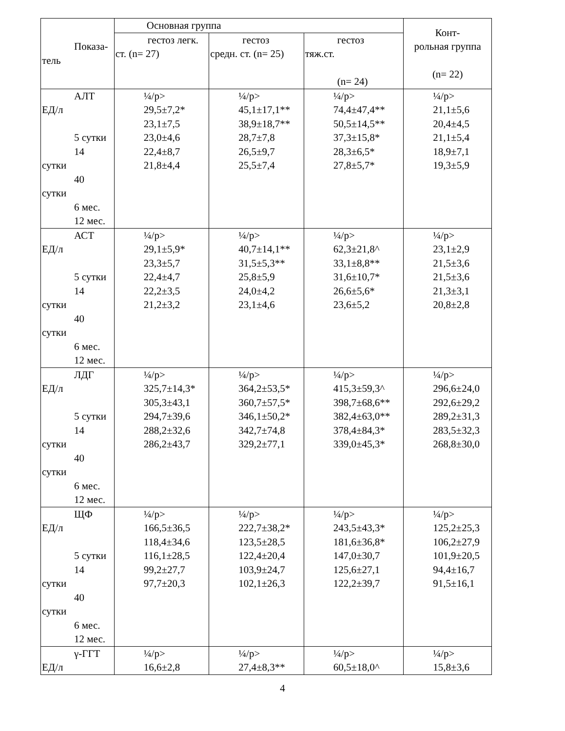| Показа- тель | Основная группа | | | Конт- рольная группа (n= 22) |
| --- | --- | --- | --- | --- |
| | гестоз легк. ст. (n= 27) | гестоз средн. ст. (n= 25) | гестоз тяж.ст. (n= 24) | |
| АЛТ ЕД/л 5 сутки 14 сутки 40 сутки 6 мес. 12 мес. | ¼/p> 29,5±7,2* 23,1±7,5 23,0±4,6 22,4±8,7 21,8±4,4 | ¼/p> 45,1±17,1** 38,9±18,7** 28,7±7,8 26,5±9,7 25,5±7,4 | ¼/p> 74,4±47,4** 50,5±14,5** 37,3±15,8* 28,3±6,5* 27,8±5,7* | ¼/p> 21,1±5,6 20,4±4,5 21,1±5,4 18,9±7,1 19,3±5,9 |
| АСТ ЕД/л 5 сутки 14 сутки 40 сутки 6 мес. 12 мес. | ¼/p> 29,1±5,9* 23,3±5,7 22,4±4,7 22,2±3,5 21,2±3,2 | ¼/p> 40,7±14,1** 31,5±5,3** 25,8±5,9 24,0±4,2 23,1±4,6 | ¼/p> 62,3±21,8^ 33,1±8,8** 31,6±10,7* 26,6±5,6* 23,6±5,2 | ¼/p> 23,1±2,9 21,5±3,6 21,5±3,6 21,3±3,1 20,8±2,8 |
| ЛДГ ЕД/л 5 сутки 14 сутки 40 сутки 6 мес. 12 мес. | ¼/p> 325,7±14,3* 305,3±43,1 294,7±39,6 288,2±32,6 286,2±43,7 | ¼/p> 364,2±53,5* 360,7±57,5* 346,1±50,2* 342,7±74,8 329,2±77,1 | ¼/p> 415,3±59,3^ 398,7±68,6** 382,4±63,0** 378,4±84,3* 339,0±45,3* | ¼/p> 296,6±24,0 292,6±29,2 289,2±31,3 283,5±32,3 268,8±30,0 |
| ЩФ ЕД/л 5 сутки 14 сутки 40 сутки 6 мес. 12 мес. | ¼/p> 166,5±36,5 118,4±34,6 116,1±28,5 99,2±27,7 97,7±20,3 | ¼/p> 222,7±38,2* 123,5±28,5 122,4±20,4 103,9±24,7 102,1±26,3 | ¼/p> 243,5±43,3* 181,6±36,8* 147,0±30,7 125,6±27,1 122,2±39,7 | ¼/p> 125,2±25,3 106,2±27,9 101,9±20,5 94,4±16,7 91,5±16,1 |
| γ-ГГТ ЕД/л | ¼/p> 16,6±2,8 | ¼/p> 27,4±8,3** | ¼/p> 60,5±18,0^ | ¼/p> 15,8±3,6 |
4